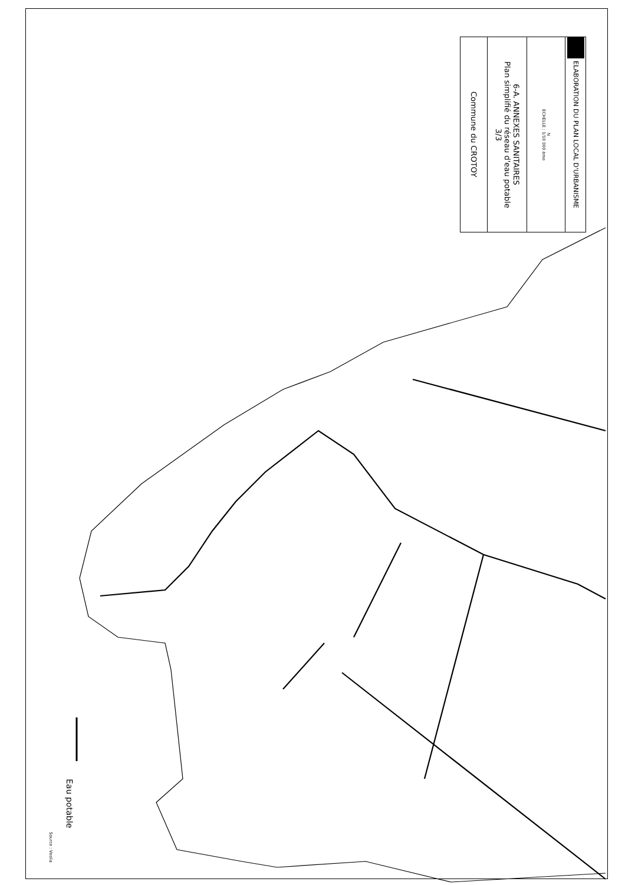ELABORATION DU PLAN LOCAL D'URBANISME
N
ECHELLE : 1/10 000 ème
6-A. ANNEXES SANITAIRES
Plan simplifié du réseau d'eau potable
3/3
Commune du CROTOY
Eau potable
Source : Veolia